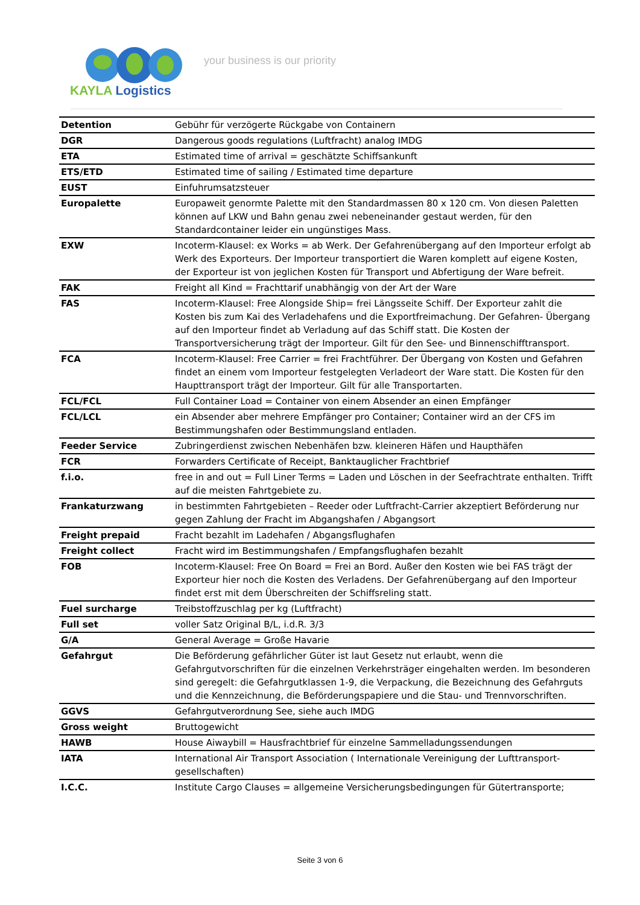KAYLA Logistics
your business is our priority
| Detention | Gebühr für verzögerte Rückgabe von Containern |
| DGR | Dangerous goods regulations (Luftfracht) analog IMDG |
| ETA | Estimated time of arrival = geschätzte Schiffsankunft |
| ETS/ETD | Estimated time of sailing / Estimated time departure |
| EUST | Einfuhrumsatzsteuer |
| Europalette | Europaweit genormte Palette mit den Standardmassen 80 x 120 cm. Von diesen Paletten können auf LKW und Bahn genau zwei nebeneinander gestaut werden, für den Standardcontainer leider ein ungünstiges Mass. |
| EXW | Incoterm-Klausel: ex Works = ab Werk. Der Gefahrenübergang auf den Importeur erfolgt ab Werk des Exporteurs. Der Importeur transportiert die Waren komplett auf eigene Kosten, der Exporteur ist von jeglichen Kosten für Transport und Abfertigung der Ware befreit. |
| FAK | Freight all Kind = Frachttarif unabhängig von der Art der Ware |
| FAS | Incoterm-Klausel: Free Alongside Ship= frei Längsseite Schiff. Der Exporteur zahlt die Kosten bis zum Kai des Verladehafens und die Exportfreimachung. Der Gefahren- Übergang auf den Importeur findet ab Verladung auf das Schiff statt. Die Kosten der Transportversicherung trägt der Importeur. Gilt für den See- und Binnenschifftransport. |
| FCA | Incoterm-Klausel: Free Carrier = frei Frachtführer. Der Übergang von Kosten und Gefahren findet an einem vom Importeur festgelegten Verladeort der Ware statt. Die Kosten für den Haupttransport trägt der Importeur. Gilt für alle Transportarten. |
| FCL/FCL | Full Container Load = Container von einem Absender an einen Empfänger |
| FCL/LCL | ein Absender aber mehrere Empfänger pro Container; Container wird an der CFS im Bestimmungshafen oder Bestimmungsland entladen. |
| Feeder Service | Zubringerdienst zwischen Nebenhäfen bzw. kleineren Häfen und Haupthäfen |
| FCR | Forwarders Certificate of Receipt, Banktauglicher Frachtbrief |
| f.i.o. | free in and out = Full Liner Terms = Laden und Löschen in der Seefrachtrate enthalten. Trifft auf die meisten Fahrtgebiete zu. |
| Frankaturzwang | in bestimmten Fahrtgebieten – Reeder oder Luftfracht-Carrier akzeptiert Beförderung nur gegen Zahlung der Fracht im Abgangshafen / Abgangsort |
| Freight prepaid | Fracht bezahlt im Ladehafen / Abgangsflughafen |
| Freight collect | Fracht wird im Bestimmungshafen / Empfangsflughafen bezahlt |
| FOB | Incoterm-Klausel: Free On Board = Frei an Bord. Außer den Kosten wie bei FAS trägt der Exporteur hier noch die Kosten des Verladens. Der Gefahrenübergang auf den Importeur findet erst mit dem Überschreiten der Schiffsreling statt. |
| Fuel surcharge | Treibstoffzuschlag per kg (Luftfracht) |
| Full set | voller Satz Original B/L, i.d.R. 3/3 |
| G/A | General Average = Große Havarie |
| Gefahrgut | Die Beförderung gefährlicher Güter ist laut Gesetz nut erlaubt, wenn die Gefahrgutvorschriften für die einzelnen Verkehrsträger eingehalten werden. Im besonderen sind geregelt: die Gefahrgutklassen 1-9, die Verpackung, die Bezeichnung des Gefahrguts und die Kennzeichnung, die Beförderungspapiere und die Stau- und Trennvorschriften. |
| GGVS | Gefahrgutverordnung See, siehe auch IMDG |
| Gross weight | Bruttogewicht |
| HAWB | House Aiwaybill = Hausfrachtbrief für einzelne Sammelladungssendungen |
| IATA | International Air Transport Association ( Internationale Vereinigung der Lufttransport-gesellschaften) |
| I.C.C. | Institute Cargo Clauses = allgemeine Versicherungsbedingungen für Gütertransporte; |
Seite 3 von 6